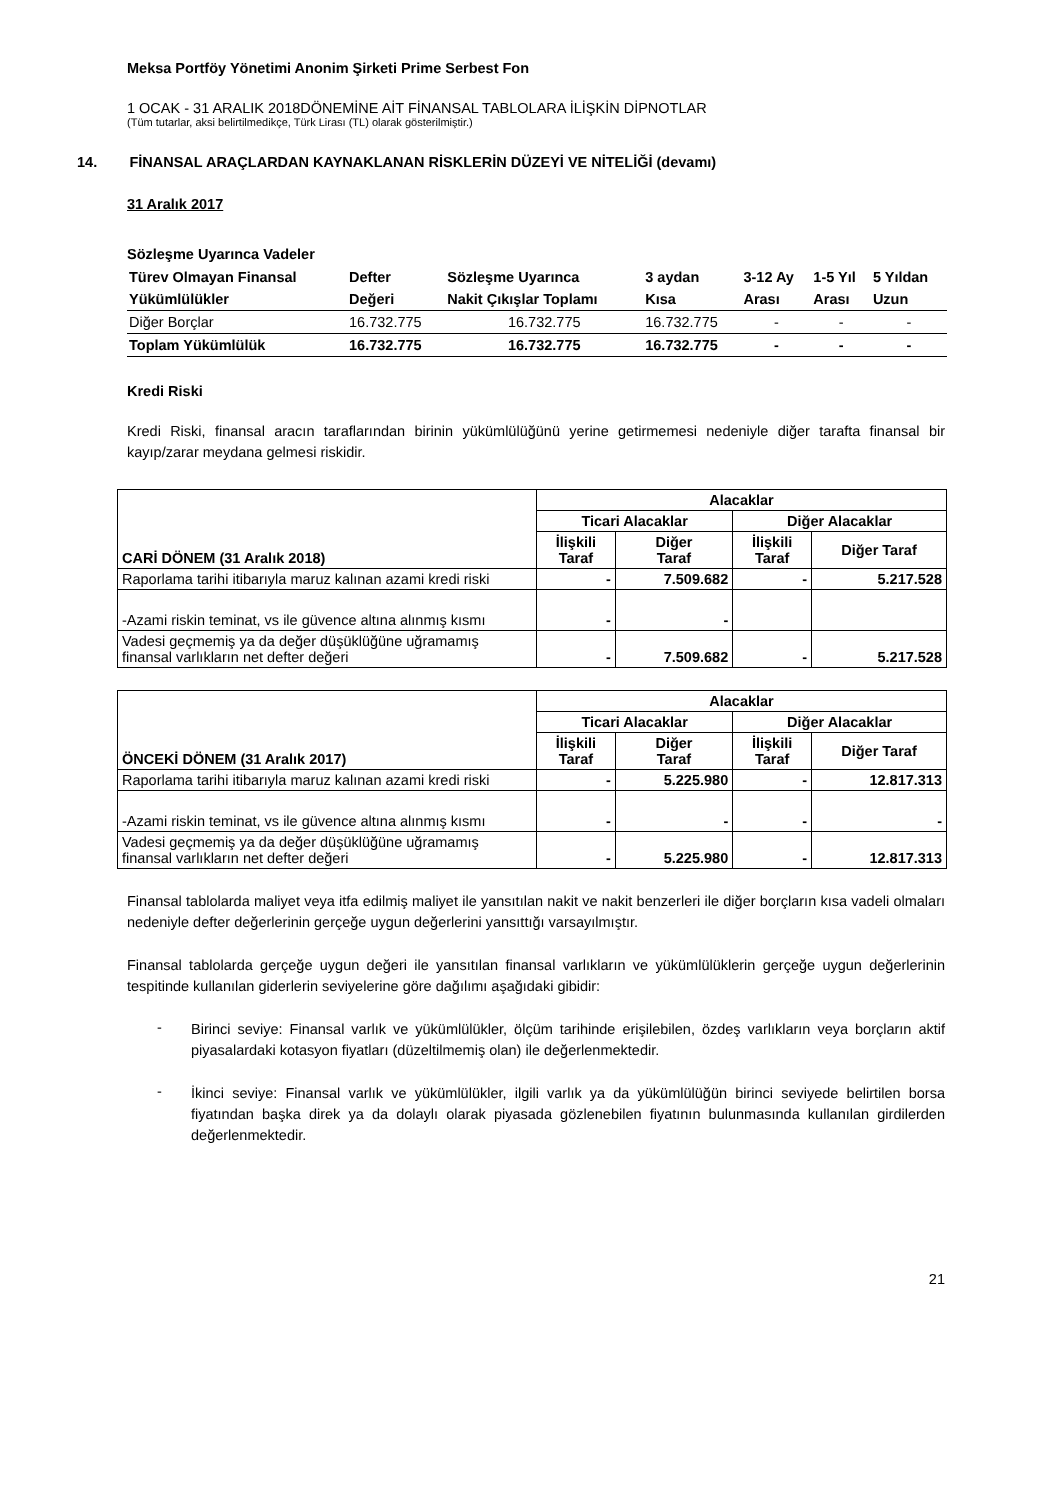Meksa Portföy Yönetimi Anonim Şirketi Prime Serbest Fon
1 OCAK - 31 ARALIK 2018DÖNEMİNE AİT FİNANSAL TABLOLARA İLİŞKİN DİPNOTLAR
(Tüm tutarlar, aksi belirtilmedikçe, Türk Lirası (TL) olarak gösterilmiştir.)
14. FİNANSAL ARAÇLARDAN KAYNAKLANAN RİSKLERİN DÜZEYİ VE NİTELİĞİ (devamı)
31 Aralık 2017
Sözleşme Uyarınca Vadeler
| Türev Olmayan Finansal | Defter | Sözleşme Uyarınca | 3 aydan | 3-12 Ay | 1-5 Yıl | 5 Yıldan |
| Yükümlülükler | Değeri | Nakit Çıkışlar Toplamı | Kısa | Arası | Arası | Uzun |
| Diğer Borçlar | 16.732.775 | 16.732.775 | 16.732.775 | - | - | - |
| Toplam Yükümlülük | 16.732.775 | 16.732.775 | 16.732.775 | - | - | - |
Kredi Riski
Kredi Riski, finansal aracın taraflarından birinin yükümlülüğünü yerine getirmemesi nedeniyle diğer tarafta finansal bir kayıp/zarar meydana gelmesi riskidir.
| CARİ DÖNEM (31 Aralık 2018) | Alacaklar | | | |
| --- | --- | --- | --- | --- |
| | Ticari Alacaklar | | Diğer Alacaklar | |
| | İlişkili Taraf | Diğer Taraf | İlişkili Taraf | Diğer Taraf |
| Raporlama tarihi itibarıyla maruz kalınan azami kredi riski | - | 7.509.682 | - | 5.217.528 |
| -Azami riskin teminat, vs ile güvence altına alınmış kısmı | - | - | | |
| Vadesi geçmemiş ya da değer düşüklüğüne uğramamış finansal varlıkların net defter değeri | - | 7.509.682 | - | 5.217.528 |
| ÖNCEKİ DÖNEM (31 Aralık 2017) | Alacaklar | | | |
| --- | --- | --- | --- | --- |
| | Ticari Alacaklar | | Diğer Alacaklar | |
| | İlişkili Taraf | Diğer Taraf | İlişkili Taraf | Diğer Taraf |
| Raporlama tarihi itibarıyla maruz kalınan azami kredi riski | - | 5.225.980 | - | 12.817.313 |
| -Azami riskin teminat, vs ile güvence altına alınmış kısmı | - | - | - | - |
| Vadesi geçmemiş ya da değer düşüklüğüne uğramamış finansal varlıkların net defter değeri | - | 5.225.980 | - | 12.817.313 |
Finansal tablolarda maliyet veya itfa edilmiş maliyet ile yansıtılan nakit ve nakit benzerleri ile diğer borçların kısa vadeli olmaları nedeniyle defter değerlerinin gerçeğe uygun değerlerini yansıttığı varsayılmıştır.
Finansal tablolarda gerçeğe uygun değeri ile yansıtılan finansal varlıkların ve yükümlülüklerin gerçeğe uygun değerlerinin tespitinde kullanılan giderlerin seviyelerine göre dağılımı aşağıdaki gibidir:
-
Birinci seviye: Finansal varlık ve yükümlülükler, ölçüm tarihinde erişilebilen, özdeş varlıkların veya borçların aktif piyasalardaki kotasyon fiyatları (düzeltilmemiş olan) ile değerlenmektedir.
-
İkinci seviye: Finansal varlık ve yükümlülükler, ilgili varlık ya da yükümlülüğün birinci seviyede belirtilen borsa fiyatından başka direk ya da dolaylı olarak piyasada gözlenebilen fiyatının bulunmasında kullanılan girdilerden değerlenmektedir.
21